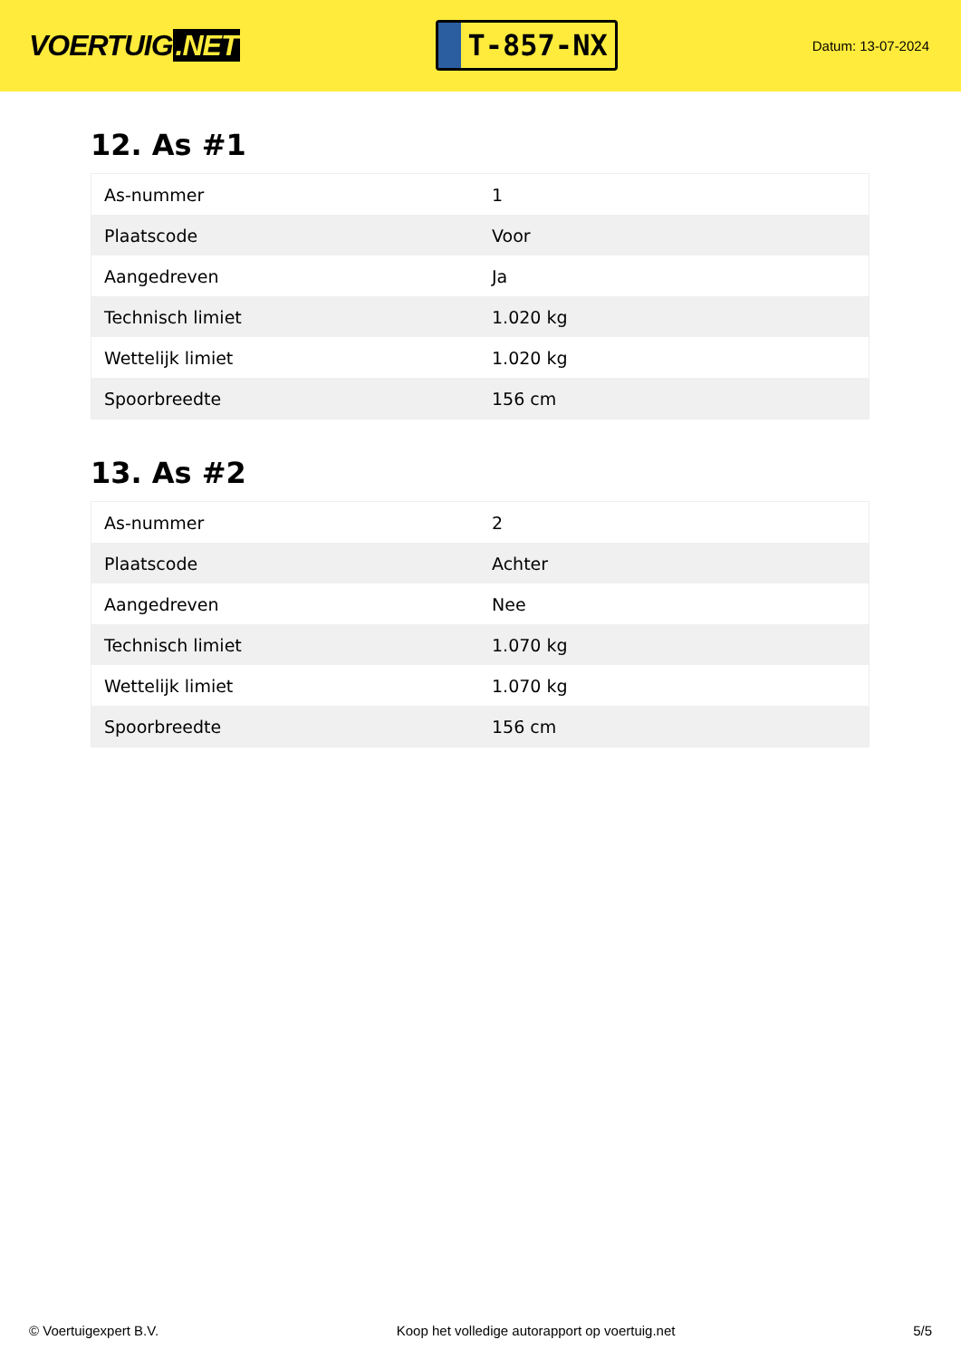VOERTUIG.NET
T-857-NX
Datum: 13-07-2024
12. As #1
| As-nummer | 1 |
| Plaatscode | Voor |
| Aangedreven | Ja |
| Technisch limiet | 1.020 kg |
| Wettelijk limiet | 1.020 kg |
| Spoorbreedte | 156 cm |
13. As #2
| As-nummer | 2 |
| Plaatscode | Achter |
| Aangedreven | Nee |
| Technisch limiet | 1.070 kg |
| Wettelijk limiet | 1.070 kg |
| Spoorbreedte | 156 cm |
© Voertuigexpert B.V. Koop het volledige autorapport op voertuig.net 5/5